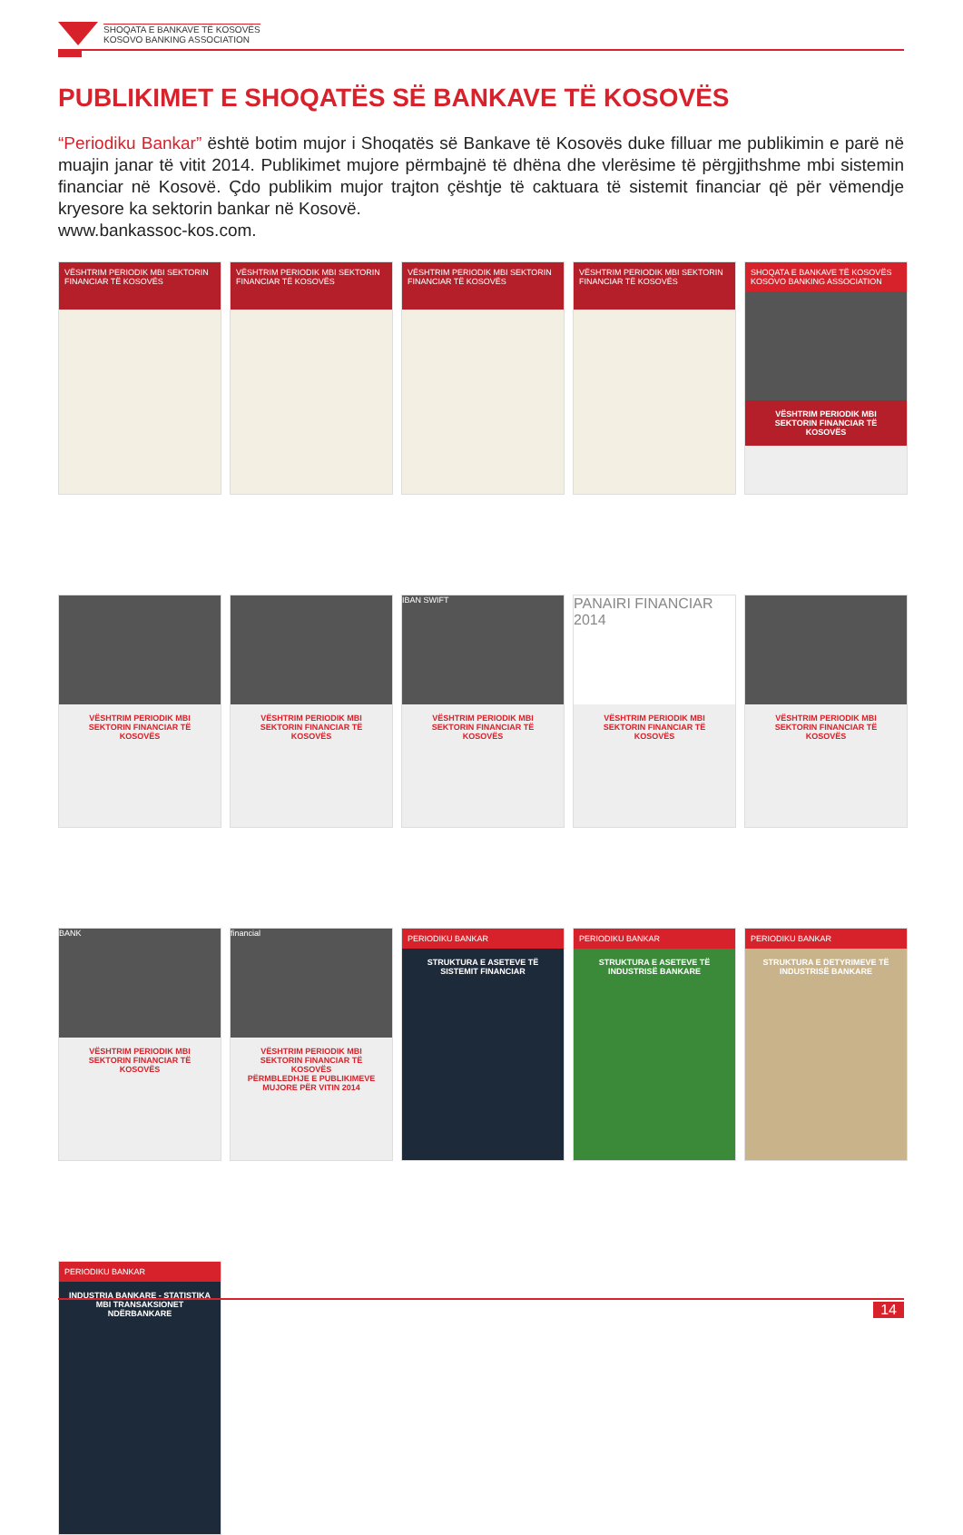SHOQATA E BANKAVE TË KOSOVËS
KOSOVO BANKING ASSOCIATION
PUBLIKIMET E SHOQATËS SË BANKAVE TË KOSOVËS
“Periodiku Bankar” është botim mujor i Shoqatës së Bankave të Kosovës duke filluar me publikimin e parë në muajin janar të vitit 2014. Publikimet mujore përmbajnë të dhëna dhe vlerësime të përgjithshme mbi sistemin financiar në Kosovë. Çdo publikim mujor trajton çështje të caktuara të sistemit financiar që për vëmendje kryesore ka sektorin bankar në Kosovë.
www.bankassoc-kos.com.
VËSHTRIM PERIODIK MBI SEKTORIN FINANCIAR TË KOSOVËS
VËSHTRIM PERIODIK MBI SEKTORIN FINANCIAR TË KOSOVËS
VËSHTRIM PERIODIK MBI SEKTORIN FINANCIAR TË KOSOVËS
VËSHTRIM PERIODIK MBI SEKTORIN FINANCIAR TË KOSOVËS
SHOQATA E BANKAVE TË KOSOVËS KOSOVO BANKING ASSOCIATION
VËSHTRIM PERIODIK MBI SEKTORIN FINANCIAR TË KOSOVËS
VËSHTRIM PERIODIK MBI SEKTORIN FINANCIAR TË KOSOVËS
VËSHTRIM PERIODIK MBI SEKTORIN FINANCIAR TË KOSOVËS
IBAN SWIFT
VËSHTRIM PERIODIK MBI SEKTORIN FINANCIAR TË KOSOVËS
PANAIRI FINANCIAR 2014
VËSHTRIM PERIODIK MBI SEKTORIN FINANCIAR TË KOSOVËS
VËSHTRIM PERIODIK MBI SEKTORIN FINANCIAR TË KOSOVËS
BANK
VËSHTRIM PERIODIK MBI SEKTORIN FINANCIAR TË KOSOVËS
financial
VËSHTRIM PERIODIK MBI SEKTORIN FINANCIAR TË KOSOVËS
PËRMBLEDHJE E PUBLIKIMEVE MUJORE PËR VITIN 2014
PERIODIKU BANKAR
STRUKTURA E ASETEVE TË SISTEMIT FINANCIAR
PERIODIKU BANKAR
STRUKTURA E ASETEVE TË INDUSTRISË BANKARE
PERIODIKU BANKAR
STRUKTURA E DETYRIMEVE TË INDUSTRISË BANKARE
PERIODIKU BANKAR
INDUSTRIA BANKARE - STATISTIKA MBI TRANSAKSIONET NDËRBANKARE
14